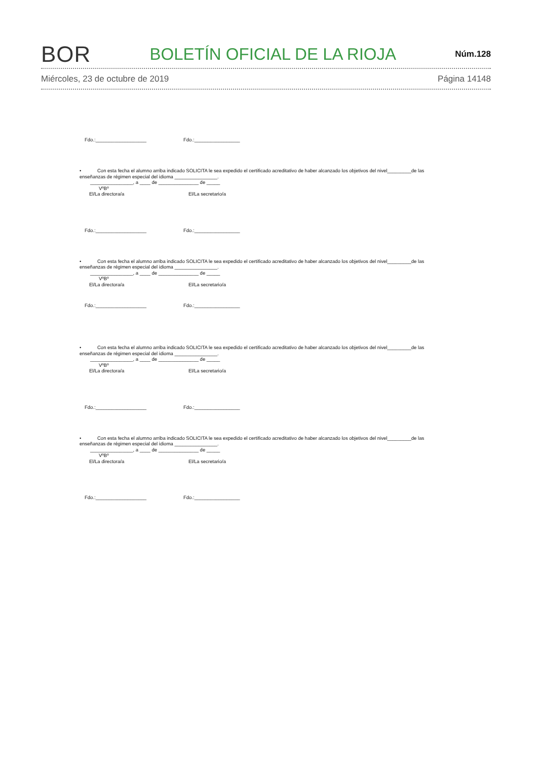BOR
BOLETÍN OFICIAL DE LA RIOJA
Núm.128
Miércoles, 23 de octubre de 2019 Página 14148
Fdo.:___________________ Fdo.:_________________
• Con esta fecha el alumno arriba indicado SOLICITA le sea expedido el certificado acreditativo de haber alcanzado los objetivos del nivel_________de las enseñanzas de régimen especial del idioma ________________.
________________, a ____ de _______________ de _____
VºBº
El/La directora/a El/La secretario/a
Fdo.:___________________ Fdo.:_________________
• Con esta fecha el alumno arriba indicado SOLICITA le sea expedido el certificado acreditativo de haber alcanzado los objetivos del nivel_________de las enseñanzas de régimen especial del idioma ________________.
________________, a ____ de _______________ de _____
VºBº
El/La directora/a El/La secretario/a
Fdo.:___________________ Fdo.:_________________
• Con esta fecha el alumno arriba indicado SOLICITA le sea expedido el certificado acreditativo de haber alcanzado los objetivos del nivel_________de las enseñanzas de régimen especial del idioma ________________.
________________, a ____ de _______________ de _____
VºBº
El/La directora/a El/La secretario/a
Fdo.:___________________ Fdo.:_________________
• Con esta fecha el alumno arriba indicado SOLICITA le sea expedido el certificado acreditativo de haber alcanzado los objetivos del nivel_________de las enseñanzas de régimen especial del idioma ________________.
________________, a ____ de _______________ de _____
VºBº
El/La directora/a El/La secretario/a
Fdo.:___________________ Fdo.:_________________